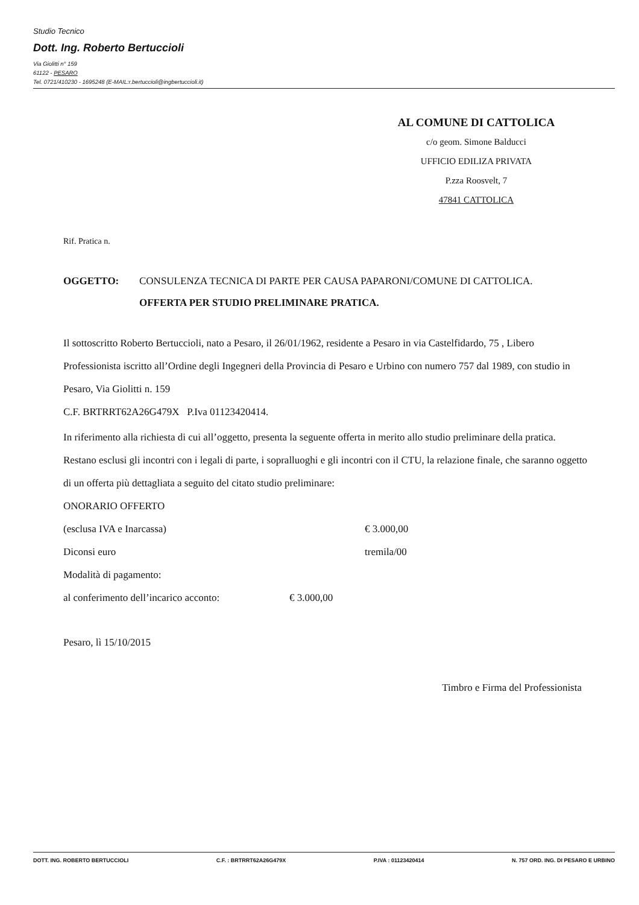Studio Tecnico
Dott. Ing. Roberto Bertuccioli
Via Giolitti n° 159
61122 - PESARO
Tel. 0721/410230 - 1695248 (E-MAIL:r.bertuccioli@ingbertuccioli.it)
AL COMUNE DI CATTOLICA
c/o geom. Simone Balducci
UFFICIO EDILIZA PRIVATA
P.zza Roosvelt, 7
47841 CATTOLICA
Rif. Pratica n.
OGGETTO: CONSULENZA TECNICA DI PARTE PER CAUSA PAPARONI/COMUNE DI CATTOLICA.
OFFERTA PER STUDIO PRELIMINARE PRATICA.
Il sottoscritto Roberto Bertuccioli, nato a Pesaro, il 26/01/1962, residente a Pesaro in via Castelfidardo, 75 , Libero Professionista iscritto all’Ordine degli Ingegneri della Provincia di Pesaro e Urbino con numero 757 dal 1989, con studio in Pesaro, Via Giolitti n. 159
C.F. BRTRRT62A26G479X P.Iva 01123420414.
In riferimento alla richiesta di cui all’oggetto, presenta la seguente offerta in merito allo studio preliminare della pratica. Restano esclusi gli incontri con i legali di parte, i sopralluoghi e gli incontri con il CTU, la relazione finale, che saranno oggetto di un offerta più dettagliata a seguito del citato studio preliminare:
ONORARIO OFFERTO
(esclusa IVA e Inarcassa) € 3.000,00
Diconsi euro tremila/00
Modalità di pagamento:
al conferimento dell’incarico acconto: € 3.000,00
Pesaro, lì 15/10/2015
Timbro e Firma del Professionista
DOTT. ING. ROBERTO BERTUCCIOLI C.F. : BRTRRT62A26G479X P.IVA : 01123420414 N. 757 ORD. ING. DI PESARO E URBINO